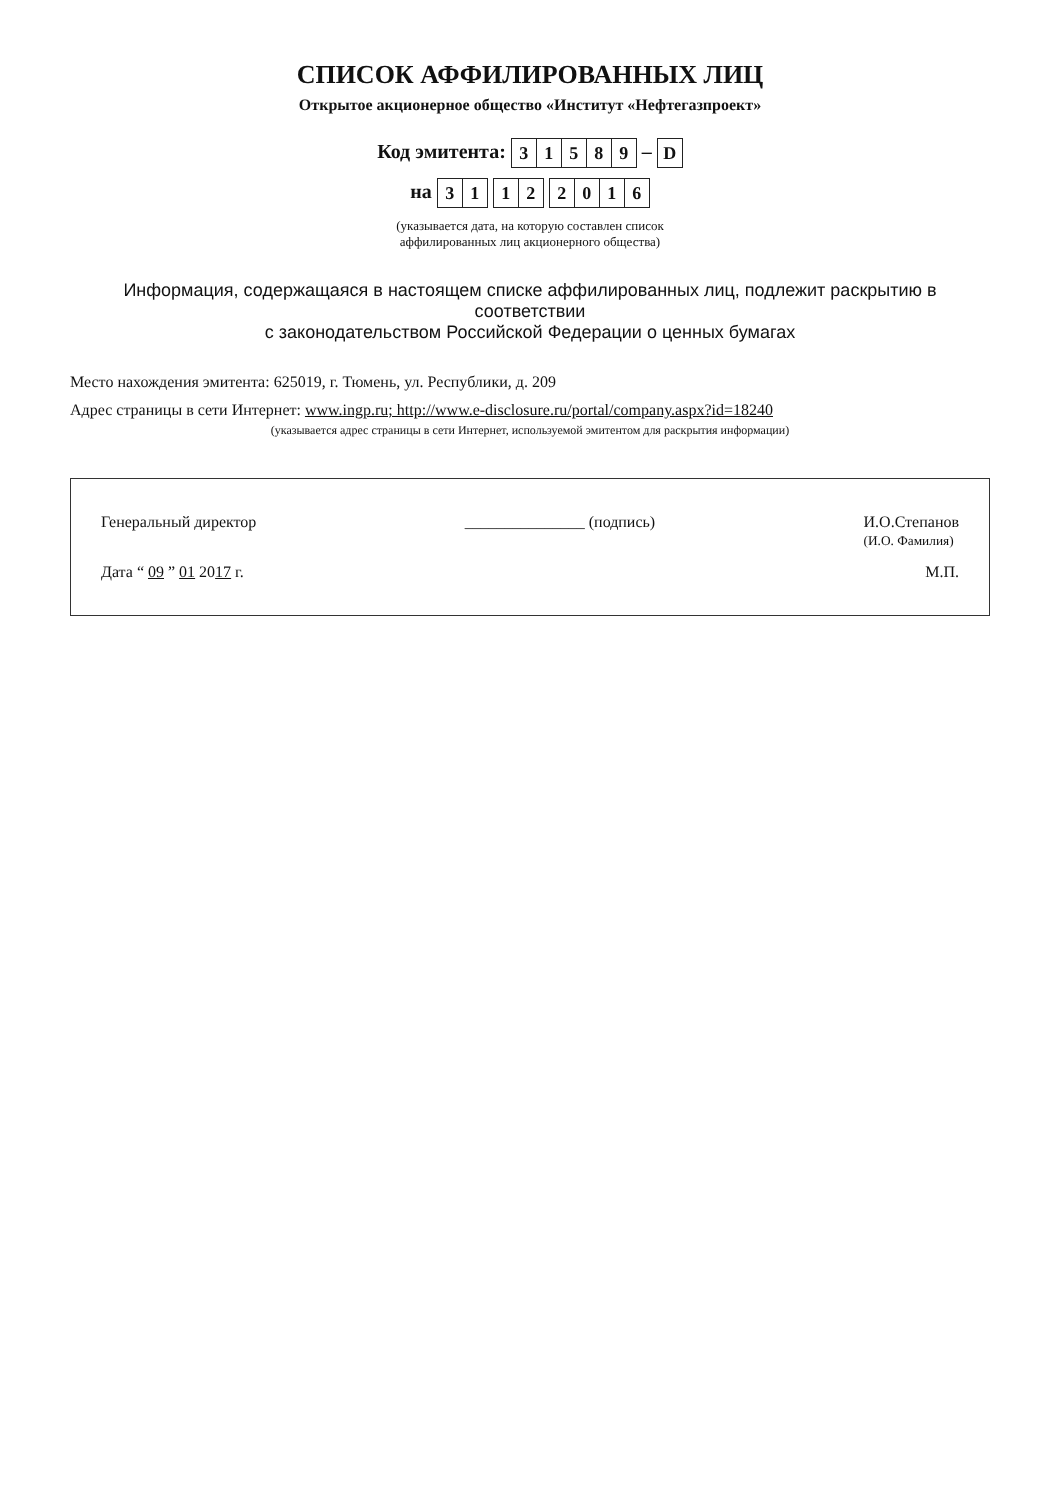СПИСОК АФФИЛИРОВАННЫХ ЛИЦ
Открытое акционерное общество «Институт «Нефтегазпроект»
Код эмитента:
| 3 | 1 | 5 | 8 | 9 |
–
| D |
на
| 3 | 1 |
| 1 | 2 |
| 2 | 0 | 1 | 6 |
(указывается дата, на которую составлен список
аффилированных лиц акционерного общества)
Информация, содержащаяся в настоящем списке аффилированных лиц, подлежит раскрытию в соответствии
с законодательством Российской Федерации о ценных бумагах
Место нахождения эмитента: 625019, г. Тюмень, ул. Республики, д. 209
Адрес страницы в сети Интернет: www.ingp.ru; http://www.e-disclosure.ru/portal/company.aspx?id=18240
(указывается адрес страницы в сети Интернет, используемой эмитентом для раскрытия информации)
Генеральный директор _______________ (подпись) И.О.Степанов
(И.О. Фамилия)
Дата “ 09 ” 01 2017 г. М.П.